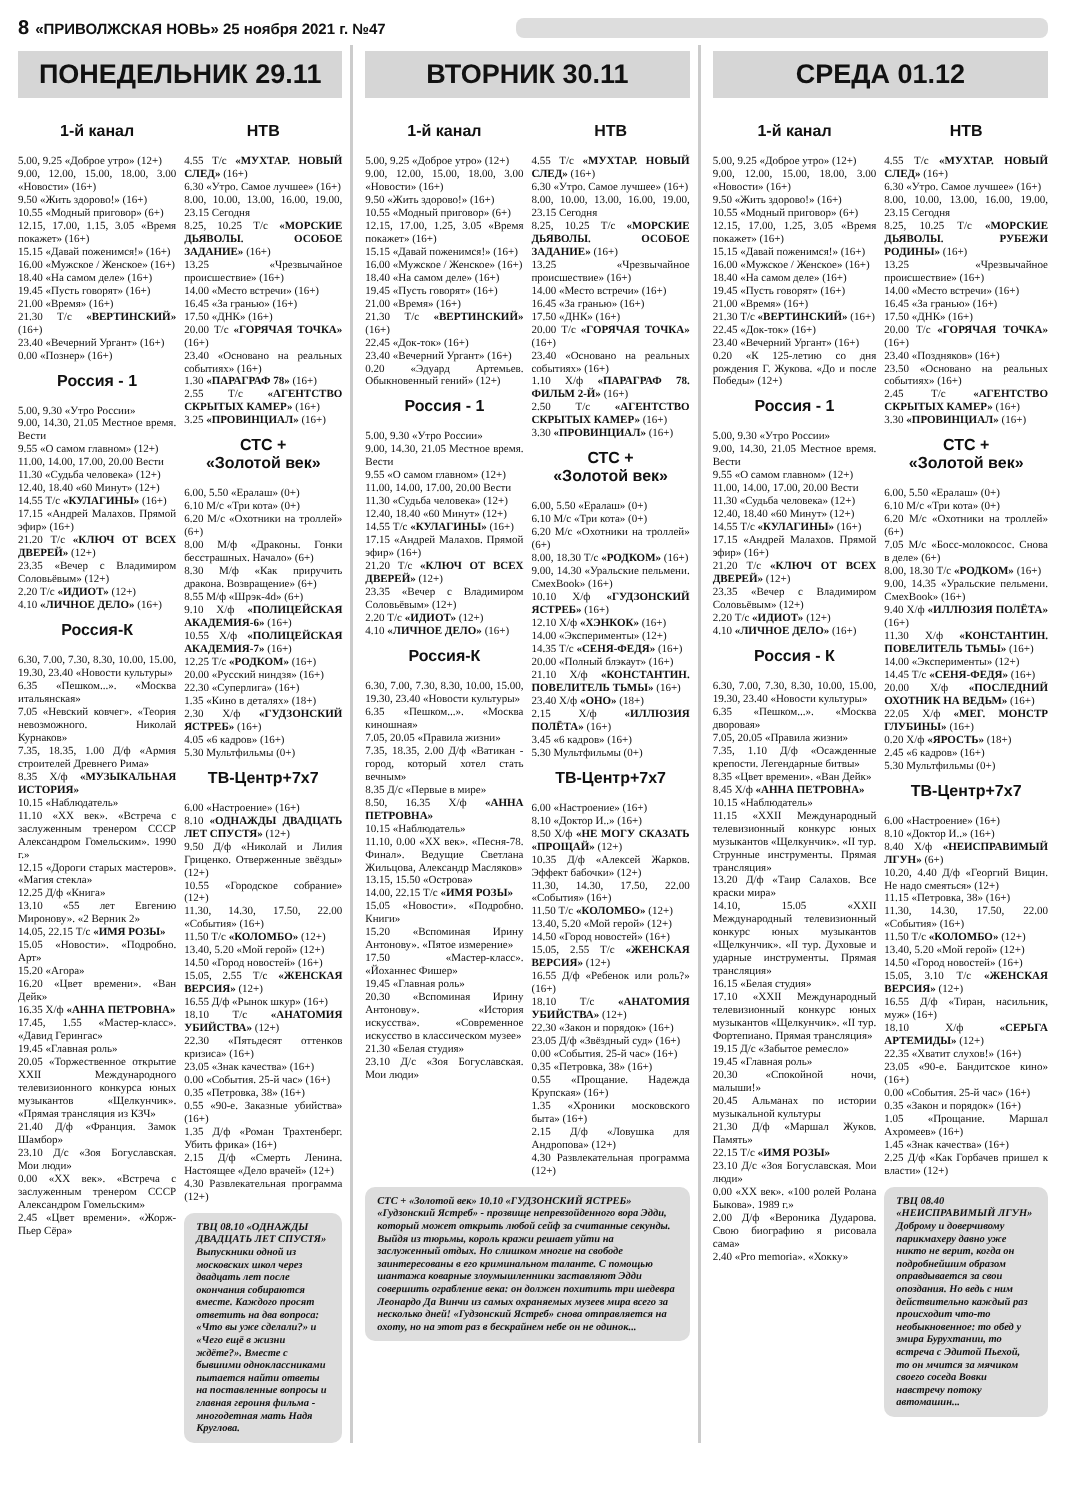8 «ПРИВОЛЖСКАЯ НОВЬ» 25 ноября 2021 г. №47
ПОНЕДЕЛЬНИК 29.11
1-й канал
5.00, 9.25 «Доброе утро» (12+)
9.00, 12.00, 15.00, 18.00, 3.00 «Новости» (16+)
9.50 «Жить здорово!» (16+)
10.55 «Модный приговор» (6+)
12.15, 17.00, 1.15, 3.05 «Время покажет» (16+)
15.15 «Давай поженимся!» (16+)
16.00 «Мужское / Женское» (16+)
18.40 «На самом деле» (16+)
19.45 «Пусть говорят» (16+)
21.00 «Время» (16+)
21.30 Т/с «ВЕРТИНСКИЙ» (16+)
23.40 «Вечерний Ургант» (16+)
0.00 «Познер» (16+)
Россия - 1
5.00, 9.30 «Утро России»
9.00, 14.30, 21.05 Местное время. Вести
9.55 «О самом главном» (12+)
11.00, 14.00, 17.00, 20.00 Вести
11.30 «Судьба человека» (12+)
12.40, 18.40 «60 Минут» (12+)
14.55 Т/с «КУЛАГИНЫ» (16+)
17.15 «Андрей Малахов. Прямой эфир» (16+)
21.20 Т/с «КЛЮЧ ОТ ВСЕХ ДВЕРЕЙ» (12+)
23.35 «Вечер с Владимиром Соловьёвым» (12+)
2.20 Т/с «ИДИОТ» (12+)
4.10 «ЛИЧНОЕ ДЕЛО» (16+)
Россия-К
6.30, 7.00, 7.30, 8.30, 10.00, 15.00, 19.30, 23.40 «Новости культуры»
6.35 «Пешком...». «Москва итальянская»
7.05 «Невский ковчег». «Теория невозможного. Николай Курнаков»
7.35, 18.35, 1.00 Д/ф «Армия строителей Древнего Рима»
8.35 Х/ф «МУЗЫКАЛЬНАЯ ИСТОРИЯ»
10.15 «Наблюдатель»
11.10 «ХХ век». «Встреча с заслуженным тренером СССР Александром Гомельским». 1990 г.»
12.15 «Дороги старых мастеров». «Магия стекла»
12.25 Д/ф «Книга»
13.10 «55 лет Евгению Миронову». «2 Верник 2»
14.05, 22.15 Т/с «ИМЯ РОЗЫ»
15.05 «Новости». «Подробно. Арт»
15.20 «Агора»
16.20 «Цвет времени». «Ван Дейк»
16.35 Х/ф «АННА ПЕТРОВНА»
17.45, 1.55 «Мастер-класс». «Давид Герингас»
19.45 «Главная роль»
20.05 «Торжественное открытие XXII Международного телевизионного конкурса юных музыкантов «Щелкунчик». «Прямая трансляция из КЗЧ»
21.40 Д/ф «Франция. Замок Шамбор»
23.10 Д/с «Зоя Богуславская. Мои люди»
0.00 «ХХ век». «Встреча с заслуженным тренером СССР Александром Гомельским»
2.45 «Цвет времени». «Жорж-Пьер Сёра»
НТВ
4.55 Т/с «МУХТАР. НОВЫЙ СЛЕД» (16+)
6.30 «Утро. Самое лучшее» (16+)
8.00, 10.00, 13.00, 16.00, 19.00, 23.15 Сегодня
8.25, 10.25 Т/с «МОРСКИЕ ДЬЯВОЛЫ. ОСОБОЕ ЗАДАНИЕ» (16+)
13.25 «Чрезвычайное происшествие» (16+)
14.00 «Место встречи» (16+)
16.45 «За гранью» (16+)
17.50 «ДНК» (16+)
20.00 Т/с «ГОРЯЧАЯ ТОЧКА» (16+)
23.40 «Основано на реальных событиях» (16+)
1.30 «ПАРАГРАФ 78» (16+)
2.55 Т/с «АГЕНТСТВО СКРЫТЫХ КАМЕР» (16+)
3.25 «ПРОВИНЦИАЛ» (16+)
СТС +
«Золотой век»
6.00, 5.50 «Ералаш» (0+)
6.10 М/с «Три кота» (0+)
6.20 М/с «Охотники на троллей» (6+)
8.00 М/ф «Драконы. Гонки бесстрашных. Начало» (6+)
8.30 М/ф «Как приручить дракона. Возвращение» (6+)
8.55 М/ф «Шрэк-4d» (6+)
9.10 Х/ф «ПОЛИЦЕЙСКАЯ АКАДЕМИЯ-6» (16+)
10.55 Х/ф «ПОЛИЦЕЙСКАЯ АКАДЕМИЯ-7» (16+)
12.25 Т/с «РОДКОМ» (16+)
20.00 «Русский ниндзя» (16+)
22.30 «Суперлига» (16+)
1.35 «Кино в деталях» (18+)
2.30 Х/ф «ГУДЗОНСКИЙ ЯСТРЕБ» (16+)
4.05 «6 кадров» (16+)
5.30 Мультфильмы (0+)
ТВ-Центр+7х7
6.00 «Настроение» (16+)
8.10 «ОДНАЖДЫ ДВАДЦАТЬ ЛЕТ СПУСТЯ» (12+)
9.50 Д/ф «Николай и Лилия Гриценко. Отверженные звёзды» (12+)
10.55 «Городское собрание» (12+)
11.30, 14.30, 17.50, 22.00 «События» (16+)
11.50 Т/с «КОЛОМБО» (12+)
13.40, 5.20 «Мой герой» (12+)
14.50 «Город новостей» (16+)
15.05, 2.55 Т/с «ЖЕНСКАЯ ВЕРСИЯ» (12+)
16.55 Д/ф «Рынок шкур» (16+)
18.10 Т/с «АНАТОМИЯ УБИЙСТВА» (12+)
22.30 «Пятьдесят оттенков кризиса» (16+)
23.05 «Знак качества» (16+)
0.00 «События. 25-й час» (16+)
0.35 «Петровка, 38» (16+)
0.55 «90-е. Заказные убийства» (16+)
1.35 Д/ф «Роман Трахтенберг. Убить фрика» (16+)
2.15 Д/ф «Смерть Ленина. Настоящее «Дело врачей» (12+)
4.30 Развлекательная программа (12+)
ТВЦ 08.10 «ОДНАЖДЫ ДВАДЦАТЬ ЛЕТ СПУСТЯ» Выпускники одной из московских школ через двадцать лет после окончания собираются вместе. Каждого просят ответить на два вопроса: «Что вы уже сделали?» и «Чего ещё в жизни ждёте?». Вместе с бывшими одноклассниками пытается найти ответы на поставленные вопросы и главная героиня фильма - многодетная мать Надя Круглова.
ВТОРНИК 30.11
1-й канал
5.00, 9.25 «Доброе утро» (12+)
9.00, 12.00, 15.00, 18.00, 3.00 «Новости» (16+)
9.50 «Жить здорово!» (16+)
10.55 «Модный приговор» (6+)
12.15, 17.00, 1.25, 3.05 «Время покажет» (16+)
15.15 «Давай поженимся!» (16+)
16.00 «Мужское / Женское» (16+)
18.40 «На самом деле» (16+)
19.45 «Пусть говорят» (16+)
21.00 «Время» (16+)
21.30 Т/с «ВЕРТИНСКИЙ» (16+)
22.45 «Док-ток» (16+)
23.40 «Вечерний Ургант» (16+)
0.20 «Эдуард Артемьев. Обыкновенный гений» (12+)
Россия - 1
5.00, 9.30 «Утро России»
9.00, 14.30, 21.05 Местное время. Вести
9.55 «О самом главном» (12+)
11.00, 14.00, 17.00, 20.00 Вести
11.30 «Судьба человека» (12+)
12.40, 18.40 «60 Минут» (12+)
14.55 Т/с «КУЛАГИНЫ» (16+)
17.15 «Андрей Малахов. Прямой эфир» (16+)
21.20 Т/с «КЛЮЧ ОТ ВСЕХ ДВЕРЕЙ» (12+)
23.35 «Вечер с Владимиром Соловьёвым» (12+)
2.20 Т/с «ИДИОТ» (12+)
4.10 «ЛИЧНОЕ ДЕЛО» (16+)
Россия-К
6.30, 7.00, 7.30, 8.30, 10.00, 15.00, 19.30, 23.40 «Новости культуры»
6.35 «Пешком...». «Москва киношная»
7.05, 20.05 «Правила жизни»
7.35, 18.35, 2.00 Д/ф «Ватикан - город, который хотел стать вечным»
8.35 Д/с «Первые в мире»
8.50, 16.35 Х/ф «АННА ПЕТРОВНА»
10.15 «Наблюдатель»
11.10, 0.00 «ХХ век». «Песня-78. Финал». Ведущие Светлана Жильцова, Александр Масляков»
13.15, 15.50 «Острова»
14.00, 22.15 Т/с «ИМЯ РОЗЫ»
15.05 «Новости». «Подробно. Книги»
15.20 «Вспоминая Ирину Антонову». «Пятое измерение»
17.50 «Мастер-класс». «Йоханнес Фишер»
19.45 «Главная роль»
20.30 «Вспоминая Ирину Антонову». «История искусства». «Современное искусство в классическом музее»
21.30 «Белая студия»
23.10 Д/с «Зоя Богуславская. Мои люди»
НТВ
4.55 Т/с «МУХТАР. НОВЫЙ СЛЕД» (16+)
6.30 «Утро. Самое лучшее» (16+)
8.00, 10.00, 13.00, 16.00, 19.00, 23.15 Сегодня
8.25, 10.25 Т/с «МОРСКИЕ ДЬЯВОЛЫ. ОСОБОЕ ЗАДАНИЕ» (16+)
13.25 «Чрезвычайное происшествие» (16+)
14.00 «Место встречи» (16+)
16.45 «За гранью» (16+)
17.50 «ДНК» (16+)
20.00 Т/с «ГОРЯЧАЯ ТОЧКА» (16+)
23.40 «Основано на реальных событиях» (16+)
1.10 Х/ф «ПАРАГРАФ 78. ФИЛЬМ 2-Й» (16+)
2.50 Т/с «АГЕНТСТВО СКРЫТЫХ КАМЕР» (16+)
3.30 «ПРОВИНЦИАЛ» (16+)
СТС +
«Золотой век»
6.00, 5.50 «Ералаш» (0+)
6.10 М/с «Три кота» (0+)
6.20 М/с «Охотники на троллей» (6+)
8.00, 18.30 Т/с «РОДКОМ» (16+)
9.00, 14.30 «Уральские пельмени. СмехBook» (16+)
10.10 Х/ф «ГУДЗОНСКИЙ ЯСТРЕБ» (16+)
12.10 Х/ф «ХЭНКОК» (16+)
14.00 «Эксперименты» (12+)
14.35 Т/с «СЕНЯ-ФЕДЯ» (16+)
20.00 «Полный блэкаут» (16+)
21.10 Х/ф «КОНСТАНТИН. ПОВЕЛИТЕЛЬ ТЬМЫ» (16+)
23.40 Х/ф «ОНО» (18+)
2.15 Х/ф «ИЛЛЮЗИЯ ПОЛЁТА» (16+)
3.45 «6 кадров» (16+)
5.30 Мультфильмы (0+)
ТВ-Центр+7х7
6.00 «Настроение» (16+)
8.10 «Доктор И..» (16+)
8.50 Х/ф «НЕ МОГУ СКАЗАТЬ «ПРОЩАЙ» (12+)
10.35 Д/ф «Алексей Жарков. Эффект бабочки» (12+)
11.30, 14.30, 17.50, 22.00 «События» (16+)
11.50 Т/с «КОЛОМБО» (12+)
13.40, 5.20 «Мой герой» (12+)
14.50 «Город новостей» (16+)
15.05, 2.55 Т/с «ЖЕНСКАЯ ВЕРСИЯ» (12+)
16.55 Д/ф «Ребенок или роль?» (16+)
18.10 Т/с «АНАТОМИЯ УБИЙСТВА» (12+)
22.30 «Закон и порядок» (16+)
23.05 Д/ф «Звёздный суд» (16+)
0.00 «События. 25-й час» (16+)
0.35 «Петровка, 38» (16+)
0.55 «Прощание. Надежда Крупская» (16+)
1.35 «Хроники московского быта» (16+)
2.15 Д/ф «Ловушка для Андропова» (12+)
4.30 Развлекательная программа (12+)
СТС + «Золотой век» 10.10 «ГУДЗОНСКИЙ ЯСТРЕБ» «Гудзонский Ястреб» - прозвище непревзойденного вора Эдди, который может открыть любой сейф за считанные секунды. Выйдя из тюрьмы, король кражи решает уйти на заслуженный отдых. Но слишком многие на свободе заинтересованы в его криминальном таланте. С помощью шантажа коварные злоумышленники заставляют Эдди совершить ограбление века: он должен похитить три шедевра Леонардо Да Винчи из самых охраняемых музеев мира всего за несколько дней! «Гудзонский Ястреб» снова отправляется на охоту, но на этот раз в бескрайнем небе он не одинок...
СРЕДА 01.12
1-й канал
5.00, 9.25 «Доброе утро» (12+)
9.00, 12.00, 15.00, 18.00, 3.00 «Новости» (16+)
9.50 «Жить здорово!» (16+)
10.55 «Модный приговор» (6+)
12.15, 17.00, 1.25, 3.05 «Время покажет» (16+)
15.15 «Давай поженимся!» (16+)
16.00 «Мужское / Женское» (16+)
18.40 «На самом деле» (16+)
19.45 «Пусть говорят» (16+)
21.00 «Время» (16+)
21.30 Т/с «ВЕРТИНСКИЙ» (16+)
22.45 «Док-ток» (16+)
23.40 «Вечерний Ургант» (16+)
0.20 «К 125-летию со дня рождения Г. Жукова. «До и после Победы» (12+)
Россия - 1
5.00, 9.30 «Утро России»
9.00, 14.30, 21.05 Местное время. Вести
9.55 «О самом главном» (12+)
11.00, 14.00, 17.00, 20.00 Вести
11.30 «Судьба человека» (12+)
12.40, 18.40 «60 Минут» (12+)
14.55 Т/с «КУЛАГИНЫ» (16+)
17.15 «Андрей Малахов. Прямой эфир» (16+)
21.20 Т/с «КЛЮЧ ОТ ВСЕХ ДВЕРЕЙ» (12+)
23.35 «Вечер с Владимиром Соловьёвым» (12+)
2.20 Т/с «ИДИОТ» (12+)
4.10 «ЛИЧНОЕ ДЕЛО» (16+)
Россия - К
6.30, 7.00, 7.30, 8.30, 10.00, 15.00, 19.30, 23.40 «Новости культуры»
6.35 «Пешком...». «Москва дворовая»
7.05, 20.05 «Правила жизни»
7.35, 1.10 Д/ф «Осажденные крепости. Легендарные битвы»
8.35 «Цвет времени». «Ван Дейк»
8.45 Х/ф «АННА ПЕТРОВНА»
10.15 «Наблюдатель»
11.15 «XXII Международный телевизионный конкурс юных музыкантов «Щелкунчик». «II тур. Струнные инструменты. Прямая трансляция»
13.20 Д/ф «Таир Салахов. Все краски мира»
14.10, 15.05 «XXII Международный телевизионный конкурс юных музыкантов «Щелкунчик». «II тур. Духовые и ударные инструменты. Прямая трансляция»
16.15 «Белая студия»
17.10 «XXII Международный телевизионный конкурс юных музыкантов «Щелкунчик». «II тур. Фортепиано. Прямая трансляция»
19.15 Д/с «Забытое ремесло»
19.45 «Главная роль»
20.30 «Спокойной ночи, малыши!»
20.45 Альманах по истории музыкальной культуры
21.30 Д/ф «Маршал Жуков. Память»
22.15 Т/с «ИМЯ РОЗЫ»
23.10 Д/с «Зоя Богуславская. Мои люди»
0.00 «ХХ век». «100 ролей Ролана Быкова». 1989 г.»
2.00 Д/ф «Вероника Дударова. Свою биографию я рисовала сама»
2.40 «Pro memoria». «Хокку»
НТВ
4.55 Т/с «МУХТАР. НОВЫЙ СЛЕД» (16+)
6.30 «Утро. Самое лучшее» (16+)
8.00, 10.00, 13.00, 16.00, 19.00, 23.15 Сегодня
8.25, 10.25 Т/с «МОРСКИЕ ДЬЯВОЛЫ. РУБЕЖИ РОДИНЫ» (16+)
13.25 «Чрезвычайное происшествие» (16+)
14.00 «Место встречи» (16+)
16.45 «За гранью» (16+)
17.50 «ДНК» (16+)
20.00 Т/с «ГОРЯЧАЯ ТОЧКА» (16+)
23.40 «Поздняков» (16+)
23.50 «Основано на реальных событиях» (16+)
2.45 Т/с «АГЕНТСТВО СКРЫТЫХ КАМЕР» (16+)
3.30 «ПРОВИНЦИАЛ» (16+)
СТС +
«Золотой век»
6.00, 5.50 «Ералаш» (0+)
6.10 М/с «Три кота» (0+)
6.20 М/с «Охотники на троллей» (6+)
7.05 М/с «Босс-молокосос. Снова в деле» (6+)
8.00, 18.30 Т/с «РОДКОМ» (16+)
9.00, 14.35 «Уральские пельмени. СмехBook» (16+)
9.40 Х/ф «ИЛЛЮЗИЯ ПОЛЁТА» (16+)
11.30 Х/ф «КОНСТАНТИН. ПОВЕЛИТЕЛЬ ТЬМЫ» (16+)
14.00 «Эксперименты» (12+)
14.45 Т/с «СЕНЯ-ФЕДЯ» (16+)
20.00 Х/ф «ПОСЛЕДНИЙ ОХОТНИК НА ВЕДЬМ» (16+)
22.05 Х/ф «МЕГ. МОНСТР ГЛУБИНЫ» (16+)
0.20 Х/ф «ЯРОСТЬ» (18+)
2.45 «6 кадров» (16+)
5.30 Мультфильмы (0+)
ТВ-Центр+7х7
6.00 «Настроение» (16+)
8.10 «Доктор И..» (16+)
8.40 Х/ф «НЕИСПРАВИМЫЙ ЛГУН» (6+)
10.20, 4.40 Д/ф «Георгий Вицин. Не надо смеяться» (12+)
11.15 «Петровка, 38» (16+)
11.30, 14.30, 17.50, 22.00 «События» (16+)
11.50 Т/с «КОЛОМБО» (12+)
13.40, 5.20 «Мой герой» (12+)
14.50 «Город новостей» (16+)
15.05, 3.10 Т/с «ЖЕНСКАЯ ВЕРСИЯ» (12+)
16.55 Д/ф «Тиран, насильник, муж» (16+)
18.10 Х/ф «СЕРЬГА АРТЕМИДЫ» (12+)
22.35 «Хватит слухов!» (16+)
23.05 «90-е. Бандитское кино» (16+)
0.00 «События. 25-й час» (16+)
0.35 «Закон и порядок» (16+)
1.05 «Прощание. Маршал Ахромеев» (16+)
1.45 «Знак качества» (16+)
2.25 Д/ф «Как Горбачев пришел к власти» (12+)
ТВЦ 08.40 «НЕИСПРАВИМЫЙ ЛГУН» Доброму и доверчивому парикмахеру давно уже никто не верит, когда он подробнейшим образом оправдывается за свои опоздания. Но ведь с ним действительно каждый раз происходит что-то необыкновенное: то обед у эмира Бурухтании, то встреча с Эдитой Пьехой, то он мчится за мячиком своего соседа Вовки навстречу потоку автомашин...